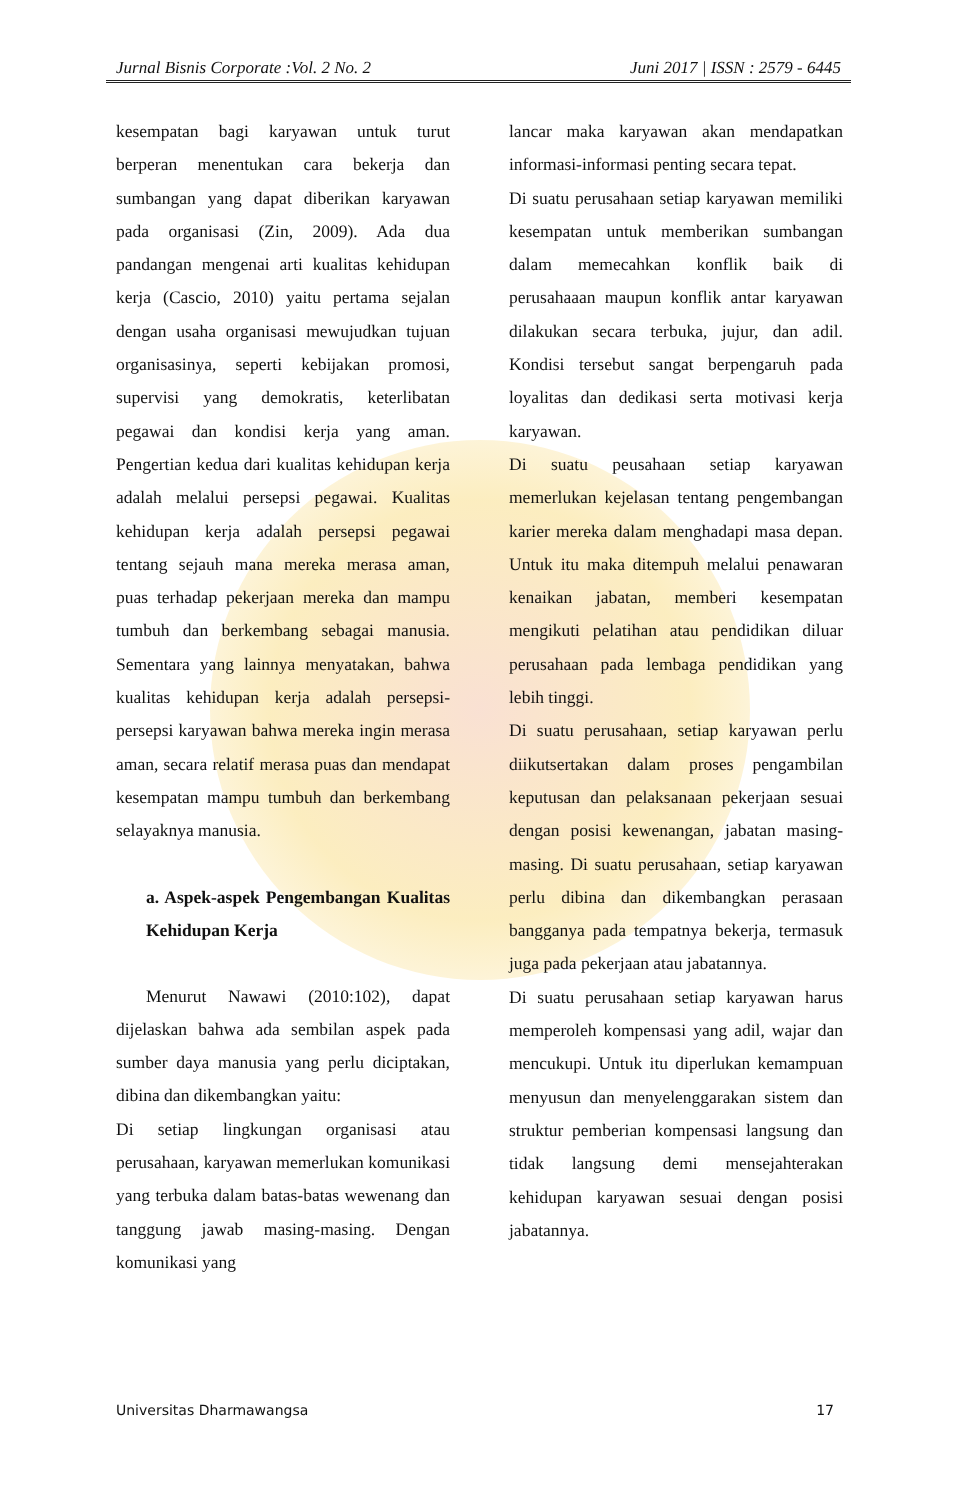Jurnal Bisnis Corporate :Vol. 2 No. 2 Juni 2017 | ISSN : 2579 - 6445
kesempatan bagi karyawan untuk turut berperan menentukan cara bekerja dan sumbangan yang dapat diberikan karyawan pada organisasi (Zin, 2009). Ada dua pandangan mengenai arti kualitas kehidupan kerja (Cascio, 2010) yaitu pertama sejalan dengan usaha organisasi mewujudkan tujuan organisasinya, seperti kebijakan promosi, supervisi yang demokratis, keterlibatan pegawai dan kondisi kerja yang aman. Pengertian kedua dari kualitas kehidupan kerja adalah melalui persepsi pegawai. Kualitas kehidupan kerja adalah persepsi pegawai tentang sejauh mana mereka merasa aman, puas terhadap pekerjaan mereka dan mampu tumbuh dan berkembang sebagai manusia. Sementara yang lainnya menyatakan, bahwa kualitas kehidupan kerja adalah persepsi-persepsi karyawan bahwa mereka ingin merasa aman, secara relatif merasa puas dan mendapat kesempatan mampu tumbuh dan berkembang selayaknya manusia.
a. Aspek-aspek Pengembangan Kualitas Kehidupan Kerja
Menurut Nawawi (2010:102), dapat dijelaskan bahwa ada sembilan aspek pada sumber daya manusia yang perlu diciptakan, dibina dan dikembangkan yaitu:
Di setiap lingkungan organisasi atau perusahaan, karyawan memerlukan komunikasi yang terbuka dalam batas-batas wewenang dan tanggung jawab masing-masing. Dengan komunikasi yang
lancar maka karyawan akan mendapatkan informasi-informasi penting secara tepat.
Di suatu perusahaan setiap karyawan memiliki kesempatan untuk memberikan sumbangan dalam memecahkan konflik baik di perusahaaan maupun konflik antar karyawan dilakukan secara terbuka, jujur, dan adil. Kondisi tersebut sangat berpengaruh pada loyalitas dan dedikasi serta motivasi kerja karyawan.
Di suatu peusahaan setiap karyawan memerlukan kejelasan tentang pengembangan karier mereka dalam menghadapi masa depan. Untuk itu maka ditempuh melalui penawaran kenaikan jabatan, memberi kesempatan mengikuti pelatihan atau pendidikan diluar perusahaan pada lembaga pendidikan yang lebih tinggi.
Di suatu perusahaan, setiap karyawan perlu diikutsertakan dalam proses pengambilan keputusan dan pelaksanaan pekerjaan sesuai dengan posisi kewenangan, jabatan masing-masing. Di suatu perusahaan, setiap karyawan perlu dibina dan dikembangkan perasaan bangganya pada tempatnya bekerja, termasuk juga pada pekerjaan atau jabatannya.
Di suatu perusahaan setiap karyawan harus memperoleh kompensasi yang adil, wajar dan mencukupi. Untuk itu diperlukan kemampuan menyusun dan menyelenggarakan sistem dan struktur pemberian kompensasi langsung dan tidak langsung demi mensejahterakan kehidupan karyawan sesuai dengan posisi jabatannya.
Universitas Dharmawangsa 17